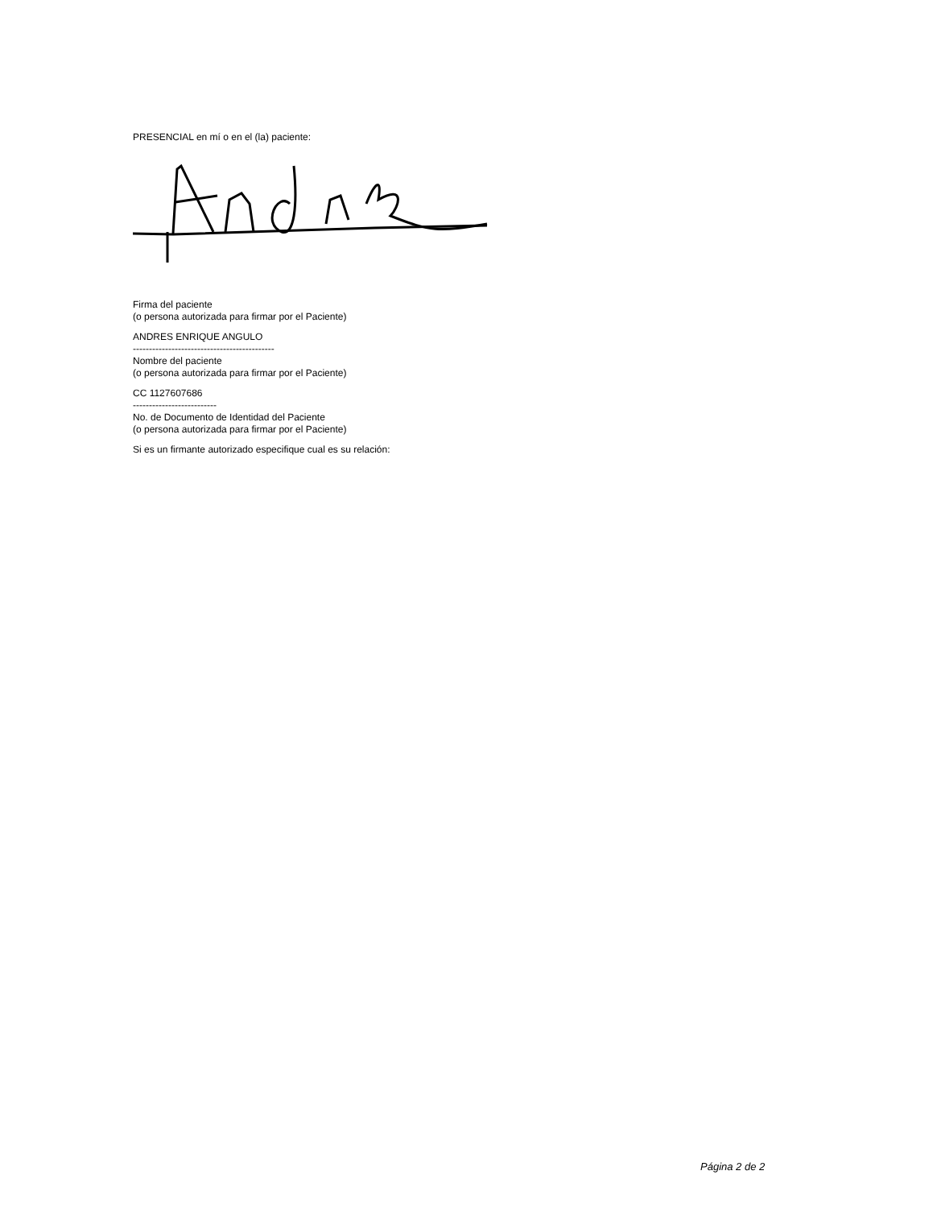PRESENCIAL en mí o en el (la) paciente:
Firma del paciente
(o persona autorizada para firmar por el Paciente)
ANDRES ENRIQUE ANGULO
--------------------------------------------
Nombre del paciente
(o persona autorizada para firmar por el Paciente)
CC 1127607686
--------------------------
No. de Documento de Identidad del Paciente
(o persona autorizada para firmar por el Paciente)
Si es un firmante autorizado especifique cual es su relación:
Página 2 de 2